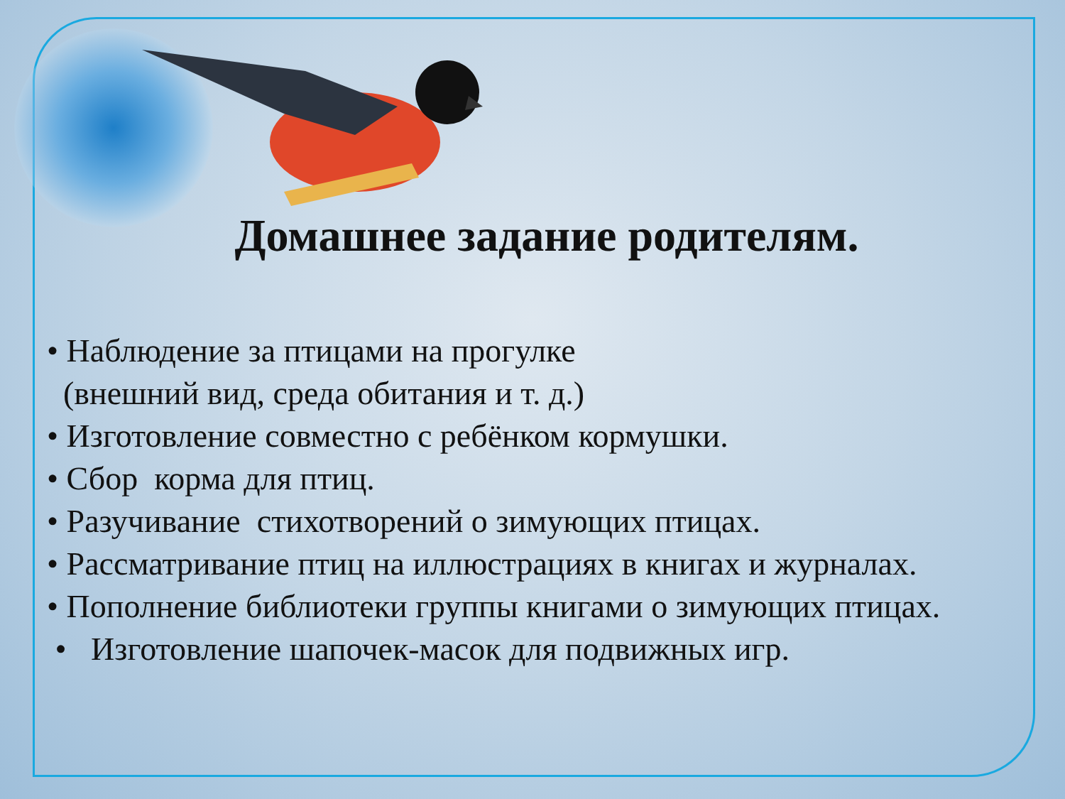Домашнее задание родителям.
• Наблюдение за птицами на прогулке
(внешний вид, среда обитания и т. д.)
• Изготовление совместно с ребёнком кормушки.
• Сбор корма для птиц.
• Разучивание стихотворений о зимующих птицах.
• Рассматривание птиц на иллюстрациях в книгах и журналах.
• Пополнение библиотеки группы книгами о зимующих птицах.
• Изготовление шапочек-масок для подвижных игр.